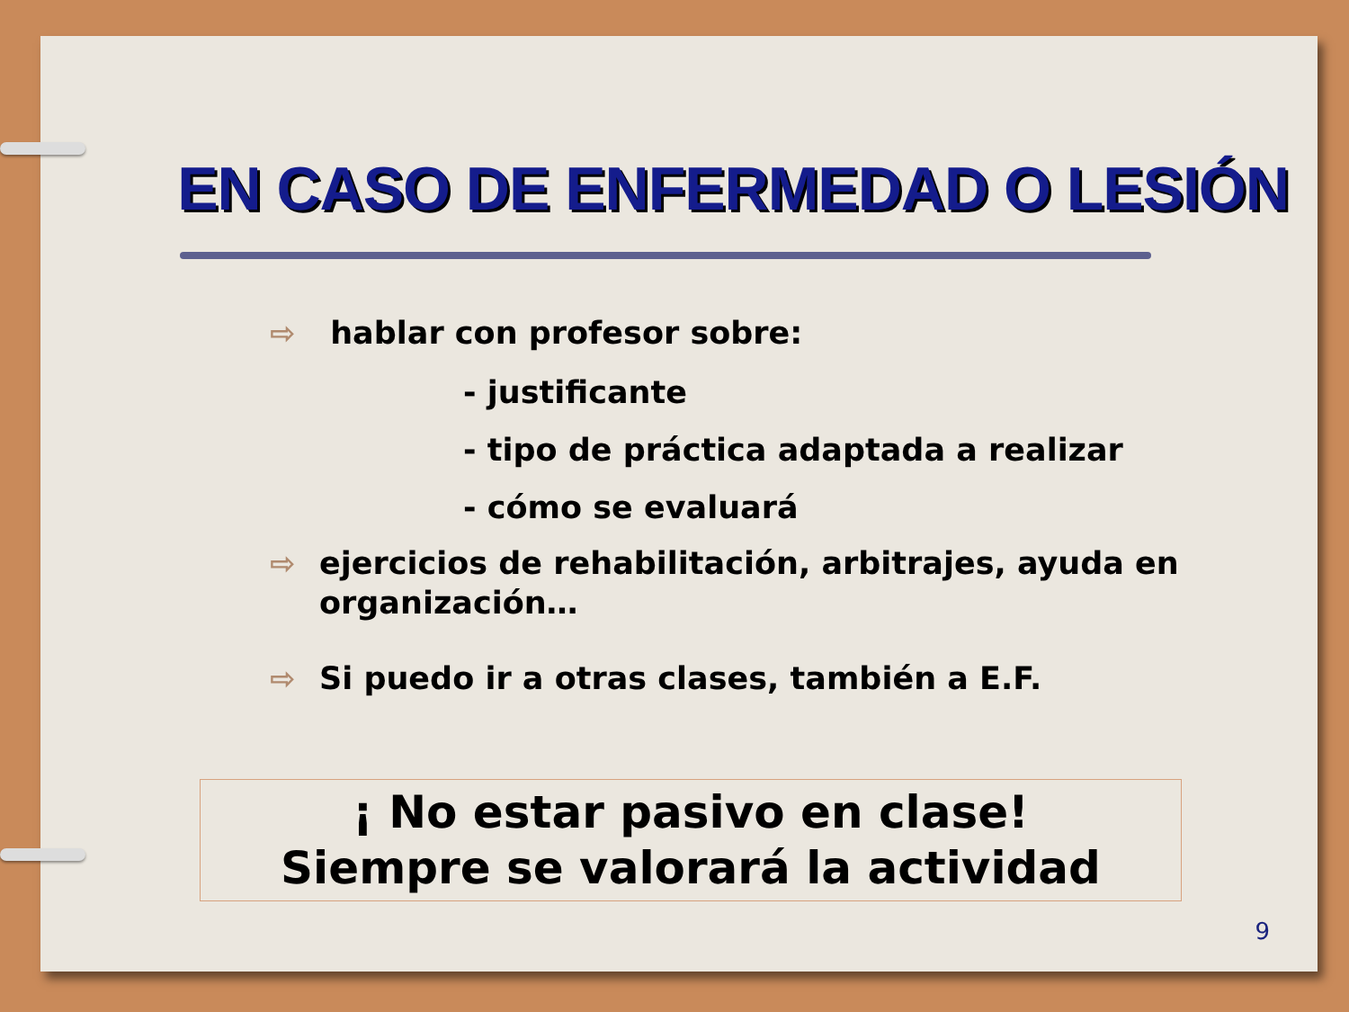EN CASO DE ENFERMEDAD O LESIÓN
⇨ hablar con profesor sobre:
- justificante
- tipo de práctica adaptada a realizar
- cómo se evaluará
⇨ ejercicios de rehabilitación, arbitrajes, ayuda en organización…
⇨ Si puedo ir a otras clases, también a E.F.
¡ No estar pasivo en clase!
Siempre se valorará la actividad
9